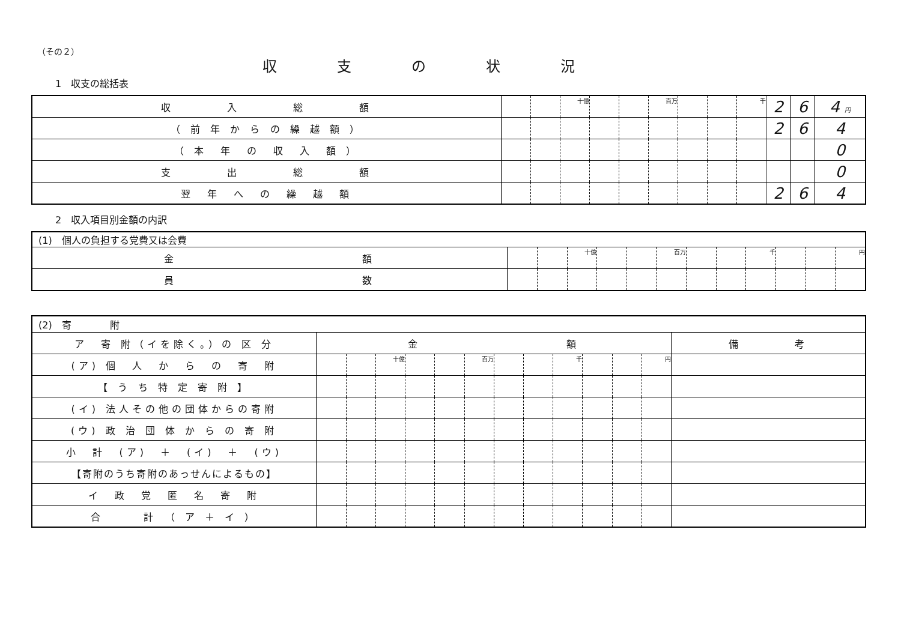（その２）
収支の状況
1　収支の総括表
| 収 入 総 額 | | | 十億 | | | 百万 | | | 千 | 2 | 6 | 4 円 |
| （ 前 年 か ら の 繰 越 額 ） | | | | | | | | | | 2 | 6 | 4 |
| （ 本 年 の 収 入 額 ） | | | | | | | | | | | | 0 |
| 支 出 総 額 | | | | | | | | | | | | 0 |
| 翌 年 へ の 繰 越 額 | | | | | | | | | | 2 | 6 | 4 |
2　収入項目別金額の内訳
| (1) 個人の負担する党費又は会費 | | | | | | | | | | | | |
| 金 額 | | | 十億 | | | 百万 | | | 千 | | | 円 |
| 員 数 | | | | | | | | | | | | |
| (2) 寄 附 | | | | | | | | | | | | | |
| ア 寄 附（イを除く。）の 区 分 | 金 額 | | | | | | | | | | | | 備 考 |
| (ア) 個 人 か ら の 寄 附 | | | 十億 | | | 百万 | | | 千 | | | 円 | |
| 【 う ち 特 定 寄 附 】 | | | | | | | | | | | | | |
| (イ) 法人その他の団体からの寄附 | | | | | | | | | | | | | |
| (ウ) 政 治 団 体 か ら の 寄 附 | | | | | | | | | | | | | |
| 小 計 (ア) ＋ (イ) ＋ (ウ) | | | | | | | | | | | | | |
| 【寄附のうち寄附のあっせんによるもの】 | | | | | | | | | | | | | |
| イ 政 党 匿 名 寄 附 | | | | | | | | | | | | | |
| 合 計 （ ア ＋ イ ） | | | | | | | | | | | | | |